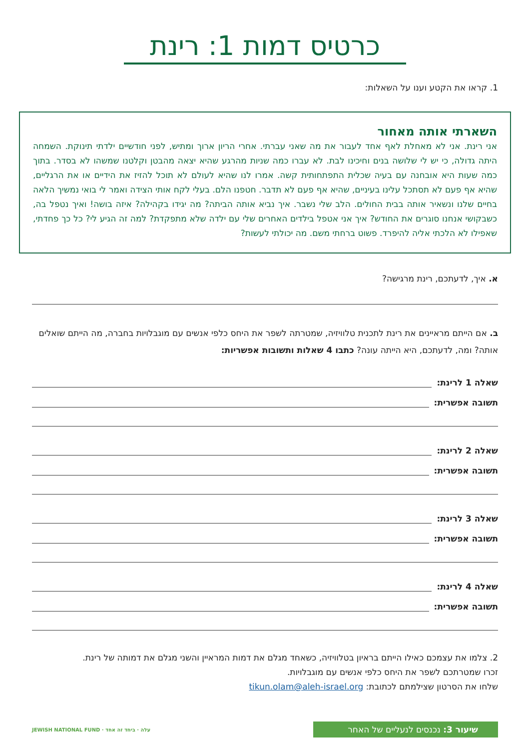כרטיס דמות 1: רינת
1. קראו את הקטע וענו על השאלות:
השארתי אותה מאחור
אני רינת. אני לא מאחלת לאף אחד לעבור את מה שאני עברתי. אחרי הריון ארוך ומתיש, לפני חודשיים ילדתי תינוקת. השמחה היתה גדולה, כי יש לי שלושה בנים וחיכינו לבת. לא עברו כמה שניות מהרגע שהיא יצאה מהבטן וקלטנו שמשהו לא בסדר. בתוך כמה שעות היא אובחנה עם בעיה שכלית התפתחותית קשה. אמרו לנו שהיא לעולם לא תוכל להזיז את הידיים או את הרגליים, שהיא אף פעם לא תסתכל עלינו בעיניים, שהיא אף פעם לא תדבר. חטפנו הלם. בעלי לקח אותי הצידה ואמר לי בואי נמשיך הלאה בחיים שלנו ונשאיר אותה בבית החולים. הלב שלי נשבר. איך נביא אותה הביתה? מה יגידו בקהילה? איזה בושה! ואיך נטפל בה, כשבקושי אנחנו סוגרים את החודש? איך אני אטפל בילדים האחרים שלי עם ילדה שלא מתפקדת? למה זה הגיע לי? כל כך פחדתי, שאפילו לא הלכתי אליה להיפרד. פשוט ברחתי משם. מה יכולתי לעשות?
א. איך, לדעתכם, רינת מרגישה?
ב. אם הייתם מראיינים את רינת לתכנית טלוויזיה, שמטרתה לשפר את היחס כלפי אנשים עם מוגבלויות בחברה, מה הייתם שואלים אותה? ומה, לדעתכם, היא הייתה עונה? כתבו 4 שאלות ותשובות אפשריות:
שאלה 1 לרינת:
תשובה אפשרית:
שאלה 2 לרינת:
תשובה אפשרית:
שאלה 3 לרינת:
תשובה אפשרית:
שאלה 4 לרינת:
תשובה אפשרית:
2. צלמו את עצמכם כאילו הייתם בראיון בטלוויזיה, כשאחד מגלם את דמות המראיין והשני מגלם את דמותה של רינת.
זכרו שמטרתכם לשפר את היחס כלפי אנשים עם מוגבלויות.
שלחו את הסרטון שצילמתם לכתובת: tikun.olam@aleh-israel.org
שיעור 3: נכנסים לנעליים של האחר
עלה · ביחד זה אחד · JEWISH NATIONAL FUND